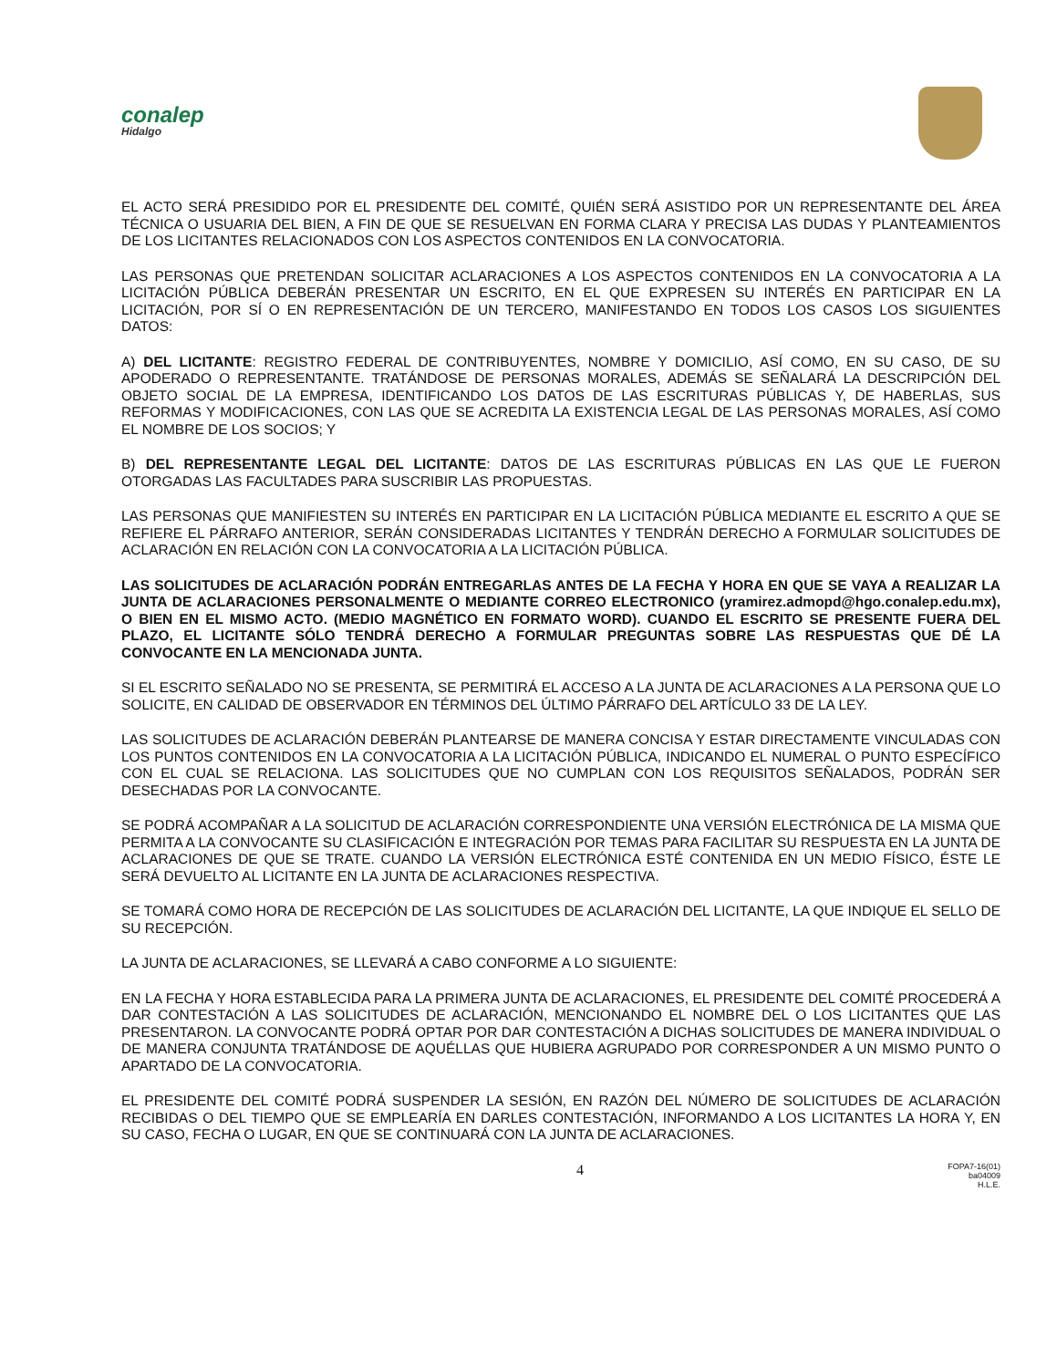conalep
Hidalgo
EL ACTO SERÁ PRESIDIDO POR EL PRESIDENTE DEL COMITÉ, QUIÉN SERÁ ASISTIDO POR UN REPRESENTANTE DEL ÁREA TÉCNICA O USUARIA DEL BIEN, A FIN DE QUE SE RESUELVAN EN FORMA CLARA Y PRECISA LAS DUDAS Y PLANTEAMIENTOS DE LOS LICITANTES RELACIONADOS CON LOS ASPECTOS CONTENIDOS EN LA CONVOCATORIA.
LAS PERSONAS QUE PRETENDAN SOLICITAR ACLARACIONES A LOS ASPECTOS CONTENIDOS EN LA CONVOCATORIA A LA LICITACIÓN PÚBLICA DEBERÁN PRESENTAR UN ESCRITO, EN EL QUE EXPRESEN SU INTERÉS EN PARTICIPAR EN LA LICITACIÓN, POR SÍ O EN REPRESENTACIÓN DE UN TERCERO, MANIFESTANDO EN TODOS LOS CASOS LOS SIGUIENTES DATOS:
A) DEL LICITANTE: REGISTRO FEDERAL DE CONTRIBUYENTES, NOMBRE Y DOMICILIO, ASÍ COMO, EN SU CASO, DE SU APODERADO O REPRESENTANTE. TRATÁNDOSE DE PERSONAS MORALES, ADEMÁS SE SEÑALARÁ LA DESCRIPCIÓN DEL OBJETO SOCIAL DE LA EMPRESA, IDENTIFICANDO LOS DATOS DE LAS ESCRITURAS PÚBLICAS Y, DE HABERLAS, SUS REFORMAS Y MODIFICACIONES, CON LAS QUE SE ACREDITA LA EXISTENCIA LEGAL DE LAS PERSONAS MORALES, ASÍ COMO EL NOMBRE DE LOS SOCIOS; Y
B) DEL REPRESENTANTE LEGAL DEL LICITANTE: DATOS DE LAS ESCRITURAS PÚBLICAS EN LAS QUE LE FUERON OTORGADAS LAS FACULTADES PARA SUSCRIBIR LAS PROPUESTAS.
LAS PERSONAS QUE MANIFIESTEN SU INTERÉS EN PARTICIPAR EN LA LICITACIÓN PÚBLICA MEDIANTE EL ESCRITO A QUE SE REFIERE EL PÁRRAFO ANTERIOR, SERÁN CONSIDERADAS LICITANTES Y TENDRÁN DERECHO A FORMULAR SOLICITUDES DE ACLARACIÓN EN RELACIÓN CON LA CONVOCATORIA A LA LICITACIÓN PÚBLICA.
LAS SOLICITUDES DE ACLARACIÓN PODRÁN ENTREGARLAS ANTES DE LA FECHA Y HORA EN QUE SE VAYA A REALIZAR LA JUNTA DE ACLARACIONES PERSONALMENTE O MEDIANTE CORREO ELECTRONICO (yramirez.admopd@hgo.conalep.edu.mx), O BIEN EN EL MISMO ACTO. (MEDIO MAGNÉTICO EN FORMATO WORD). CUANDO EL ESCRITO SE PRESENTE FUERA DEL PLAZO, EL LICITANTE SÓLO TENDRÁ DERECHO A FORMULAR PREGUNTAS SOBRE LAS RESPUESTAS QUE DÉ LA CONVOCANTE EN LA MENCIONADA JUNTA.
SI EL ESCRITO SEÑALADO NO SE PRESENTA, SE PERMITIRÁ EL ACCESO A LA JUNTA DE ACLARACIONES A LA PERSONA QUE LO SOLICITE, EN CALIDAD DE OBSERVADOR EN TÉRMINOS DEL ÚLTIMO PÁRRAFO DEL ARTÍCULO 33 DE LA LEY.
LAS SOLICITUDES DE ACLARACIÓN DEBERÁN PLANTEARSE DE MANERA CONCISA Y ESTAR DIRECTAMENTE VINCULADAS CON LOS PUNTOS CONTENIDOS EN LA CONVOCATORIA A LA LICITACIÓN PÚBLICA, INDICANDO EL NUMERAL O PUNTO ESPECÍFICO CON EL CUAL SE RELACIONA. LAS SOLICITUDES QUE NO CUMPLAN CON LOS REQUISITOS SEÑALADOS, PODRÁN SER DESECHADAS POR LA CONVOCANTE.
SE PODRÁ ACOMPAÑAR A LA SOLICITUD DE ACLARACIÓN CORRESPONDIENTE UNA VERSIÓN ELECTRÓNICA DE LA MISMA QUE PERMITA A LA CONVOCANTE SU CLASIFICACIÓN E INTEGRACIÓN POR TEMAS PARA FACILITAR SU RESPUESTA EN LA JUNTA DE ACLARACIONES DE QUE SE TRATE. CUANDO LA VERSIÓN ELECTRÓNICA ESTÉ CONTENIDA EN UN MEDIO FÍSICO, ÉSTE LE SERÁ DEVUELTO AL LICITANTE EN LA JUNTA DE ACLARACIONES RESPECTIVA.
SE TOMARÁ COMO HORA DE RECEPCIÓN DE LAS SOLICITUDES DE ACLARACIÓN DEL LICITANTE, LA QUE INDIQUE EL SELLO DE SU RECEPCIÓN.
LA JUNTA DE ACLARACIONES, SE LLEVARÁ A CABO CONFORME A LO SIGUIENTE:
EN LA FECHA Y HORA ESTABLECIDA PARA LA PRIMERA JUNTA DE ACLARACIONES, EL PRESIDENTE DEL COMITÉ PROCEDERÁ A DAR CONTESTACIÓN A LAS SOLICITUDES DE ACLARACIÓN, MENCIONANDO EL NOMBRE DEL O LOS LICITANTES QUE LAS PRESENTARON. LA CONVOCANTE PODRÁ OPTAR POR DAR CONTESTACIÓN A DICHAS SOLICITUDES DE MANERA INDIVIDUAL O DE MANERA CONJUNTA TRATÁNDOSE DE AQUÉLLAS QUE HUBIERA AGRUPADO POR CORRESPONDER A UN MISMO PUNTO O APARTADO DE LA CONVOCATORIA.
EL PRESIDENTE DEL COMITÉ PODRÁ SUSPENDER LA SESIÓN, EN RAZÓN DEL NÚMERO DE SOLICITUDES DE ACLARACIÓN RECIBIDAS O DEL TIEMPO QUE SE EMPLEARÍA EN DARLES CONTESTACIÓN, INFORMANDO A LOS LICITANTES LA HORA Y, EN SU CASO, FECHA O LUGAR, EN QUE SE CONTINUARÁ CON LA JUNTA DE ACLARACIONES.
4
FOPA7-16(01)
ba04009
H.L.E.